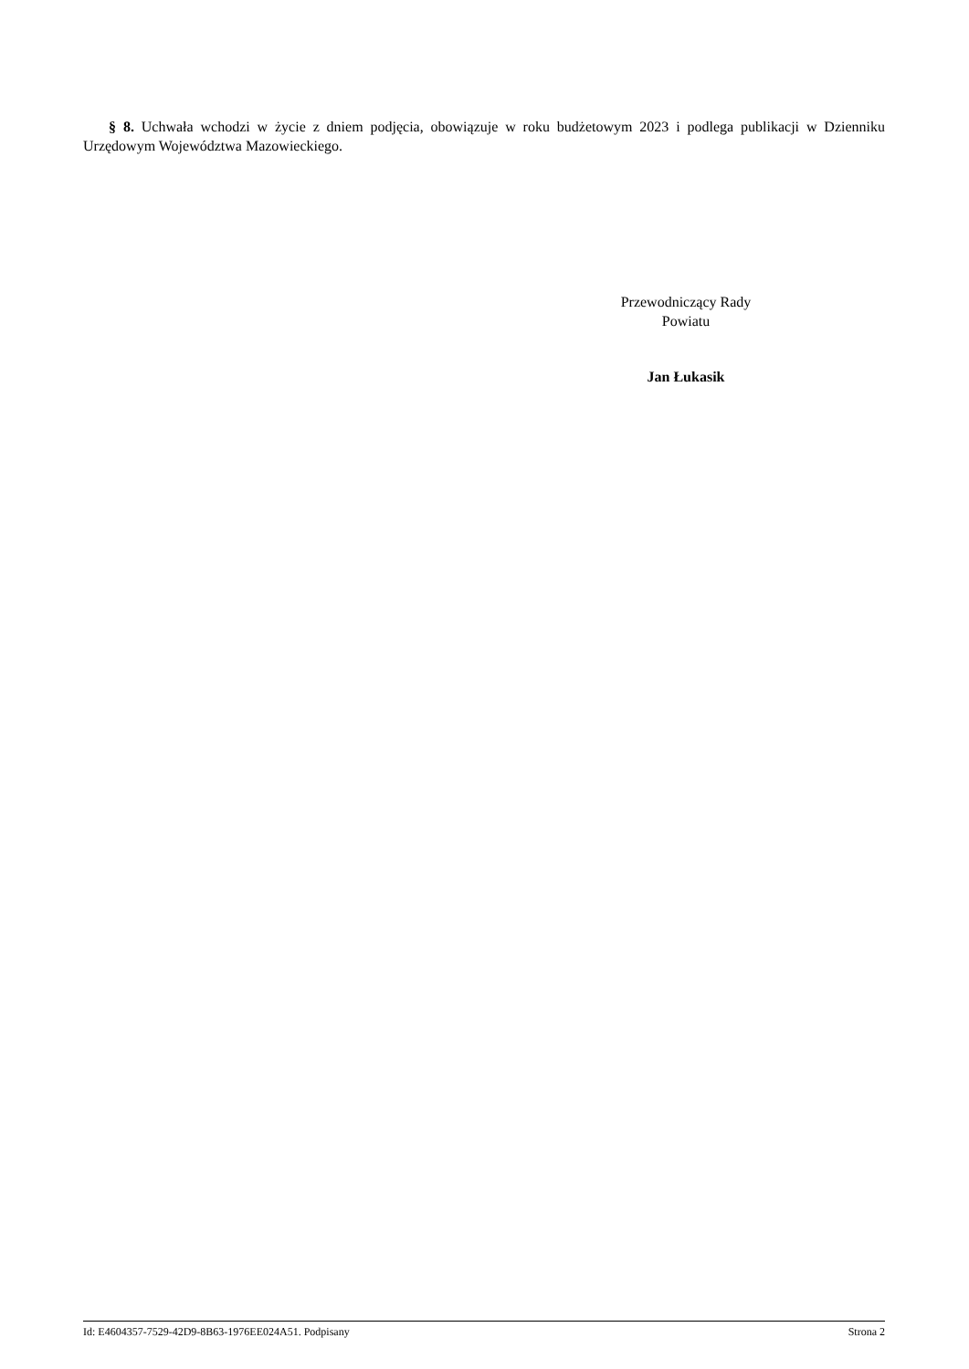§ 8. Uchwała wchodzi w życie z dniem podjęcia, obowiązuje w roku budżetowym 2023 i podlega publikacji w Dzienniku Urzędowym Województwa Mazowieckiego.
Przewodniczący Rady
Powiatu
Jan Łukasik
Id: E4604357-7529-42D9-8B63-1976EE024A51. Podpisany Strona 2